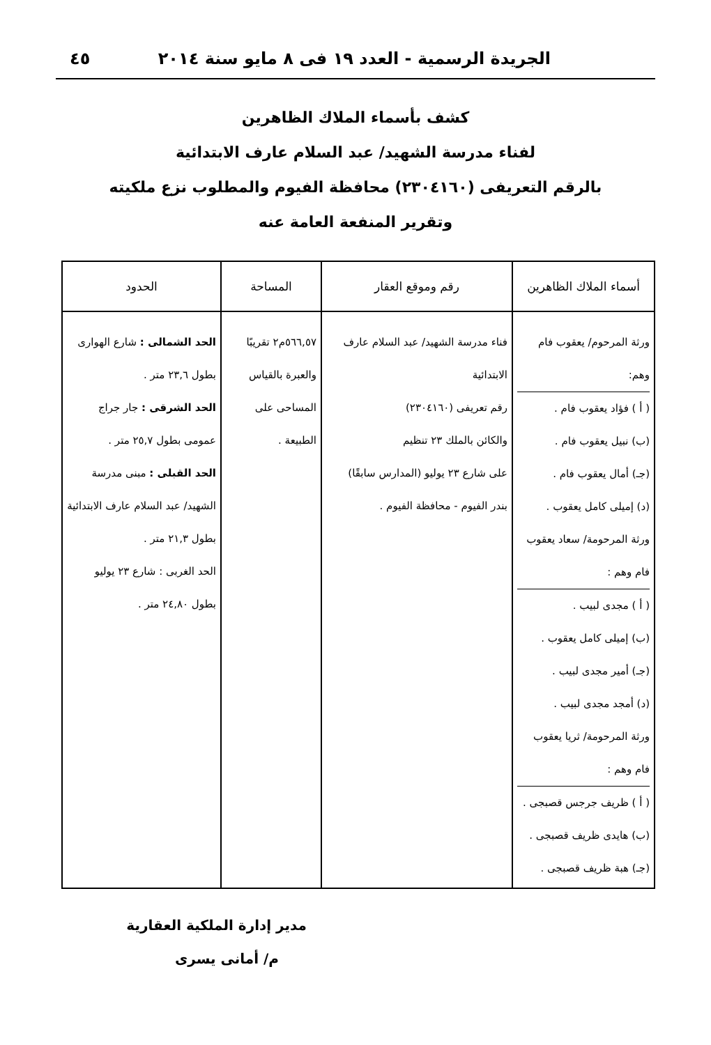الجريدة الرسمية - العدد ١٩ فى ٨ مايو سنة ٢٠١٤ ٤٥
كشف بأسماء الملاك الظاهرين
لفناء مدرسة الشهيد/ عبد السلام عارف الابتدائية
بالرقم التعريفى (٢٣٠٤١٦٠) محافظة الفيوم والمطلوب نزع ملكيته
وتقرير المنفعة العامة عنه
| أسماء الملاك الظاهرين | رقم وموقع العقار | المساحة | الحدود |
| --- | --- | --- | --- |
| ورثة المرحوم/ يعقوب فام وهم: ( أ ) فؤاد يعقوب فام . (ب) نبيل يعقوب فام . (جـ) أمال يعقوب فام . (د) إميلى كامل يعقوب . ورثة المرحومة/ سعاد يعقوب فام وهم : ( أ ) مجدى لبيب . (ب) إميلى كامل يعقوب . (جـ) أمير مجدى لبيب . (د) أمجد مجدى لبيب . ورثة المرحومة/ ثريا يعقوب فام وهم : ( أ ) ظريف جرجس قصبجى . (ب) هايدى ظريف قصبجى . (جـ) هبة ظريف قصبجى . | فناء مدرسة الشهيد/ عبد السلام عارف الابتدائية رقم تعريفى (٢٣٠٤١٦٠) والكائن بالملك ٢٣ تنظيم على شارع ٢٣ يوليو (المدارس سابقًا) بندر الفيوم - محافظة الفيوم . | ٥٦٦,٥٧م٢ تقريبًا والعبرة بالقياس المساحى على الطبيعة . | الحد الشمالى : شارع الهوارى بطول ٢٣,٦ متر . الحد الشرقى : جار جراج عمومى بطول ٢٥,٧ متر . الحد القبلى : مبنى مدرسة الشهيد/ عبد السلام عارف الابتدائية بطول ٢١,٣ متر . الحد الغربى : شارع ٢٣ يوليو بطول ٢٤,٨٠ متر . |
مدير إدارة الملكية العقارية
م/ أمانى يسرى